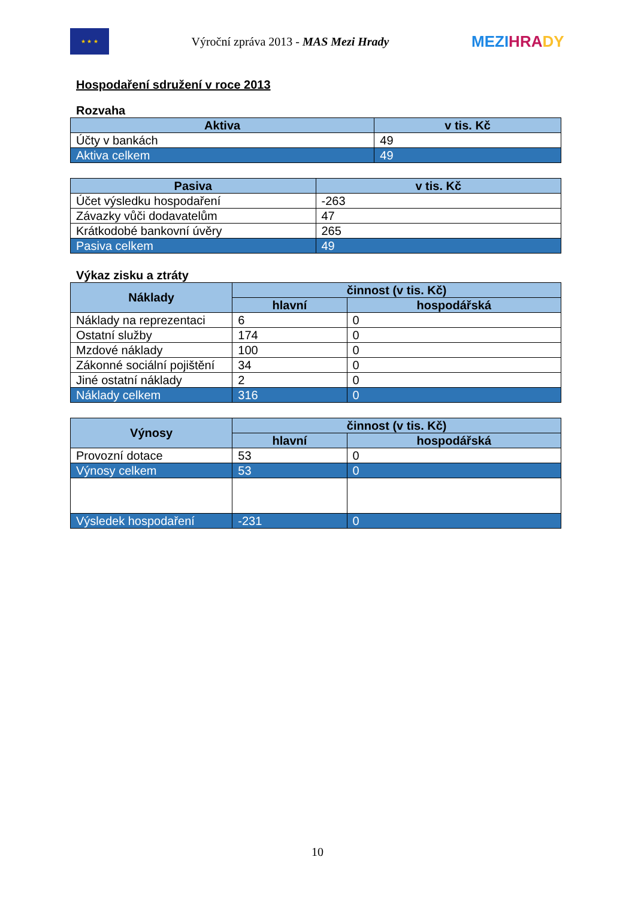★ ★ ★
Výroční zpráva 2013 - MAS Mezi Hrady
MEZI HRA DY
Hospodaření sdružení v roce 2013
Rozvaha
| Aktiva | v tis. Kč |
| --- | --- |
| Účty v bankách | 49 |
| Aktiva celkem | 49 |
| Pasiva | v tis. Kč |
| --- | --- |
| Účet výsledku hospodaření | -263 |
| Závazky vůči dodavatelům | 47 |
| Krátkodobé bankovní úvěry | 265 |
| Pasiva celkem | 49 |
Výkaz zisku a ztráty
| Náklady | činnost (v tis. Kč) | |
| --- | --- | --- |
| | hlavní | hospodářská |
| Náklady na reprezentaci | 6 | 0 |
| Ostatní služby | 174 | 0 |
| Mzdové náklady | 100 | 0 |
| Zákonné sociální pojištění | 34 | 0 |
| Jiné ostatní náklady | 2 | 0 |
| Náklady celkem | 316 | 0 |
| Výnosy | činnost (v tis. Kč) | |
| --- | --- | --- |
| | hlavní | hospodářská |
| Provozní dotace | 53 | 0 |
| Výnosy celkem | 53 | 0 |
| Výsledek hospodaření | -231 | 0 |
10